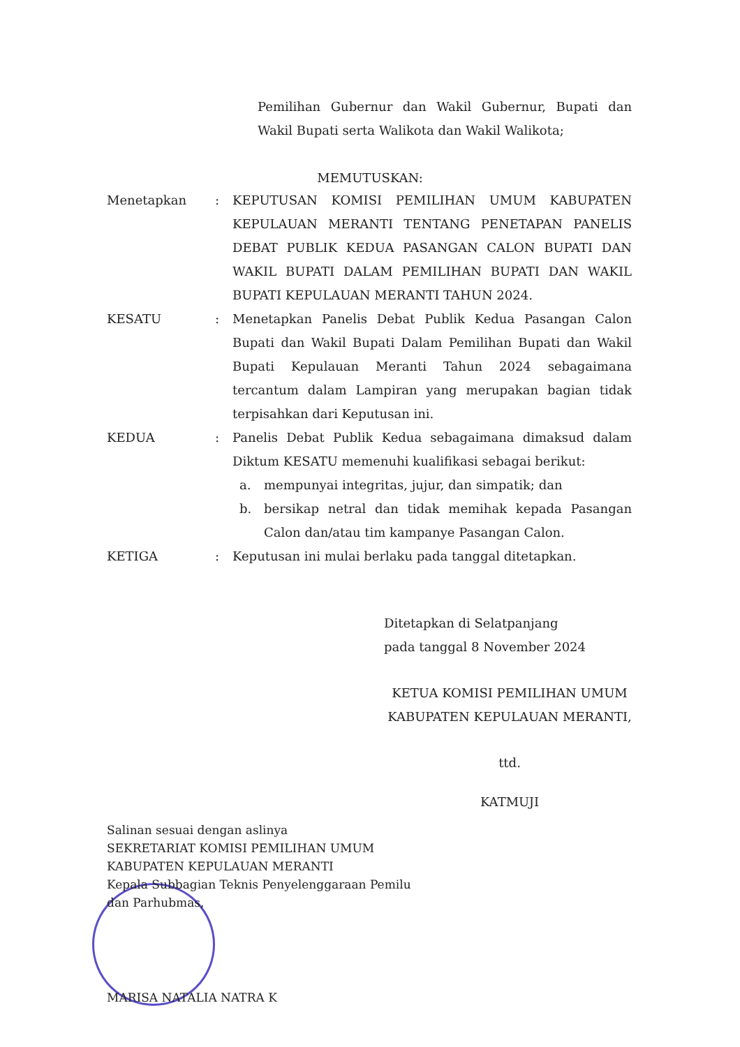Pemilihan Gubernur dan Wakil Gubernur, Bupati dan Wakil Bupati serta Walikota dan Wakil Walikota;
MEMUTUSKAN:
Menetapkan : KEPUTUSAN KOMISI PEMILIHAN UMUM KABUPATEN KEPULAUAN MERANTI TENTANG PENETAPAN PANELIS DEBAT PUBLIK KEDUA PASANGAN CALON BUPATI DAN WAKIL BUPATI DALAM PEMILIHAN BUPATI DAN WAKIL BUPATI KEPULAUAN MERANTI TAHUN 2024.
KESATU : Menetapkan Panelis Debat Publik Kedua Pasangan Calon Bupati dan Wakil Bupati Dalam Pemilihan Bupati dan Wakil Bupati Kepulauan Meranti Tahun 2024 sebagaimana tercantum dalam Lampiran yang merupakan bagian tidak terpisahkan dari Keputusan ini.
KEDUA : Panelis Debat Publik Kedua sebagaimana dimaksud dalam Diktum KESATU memenuhi kualifikasi sebagai berikut:
a. mempunyai integritas, jujur, dan simpatik; dan
b. bersikap netral dan tidak memihak kepada Pasangan Calon dan/atau tim kampanye Pasangan Calon.
KETIGA : Keputusan ini mulai berlaku pada tanggal ditetapkan.
Ditetapkan di Selatpanjang
pada tanggal 8 November 2024
KETUA KOMISI PEMILIHAN UMUM
KABUPATEN KEPULAUAN MERANTI,
ttd.
KATMUJI
Salinan sesuai dengan aslinya
SEKRETARIAT KOMISI PEMILIHAN UMUM
KABUPATEN KEPULAUAN MERANTI
Kepala Subbagian Teknis Penyelenggaraan Pemilu
dan Parhubmas,
MARISA NATALIA NATRA K